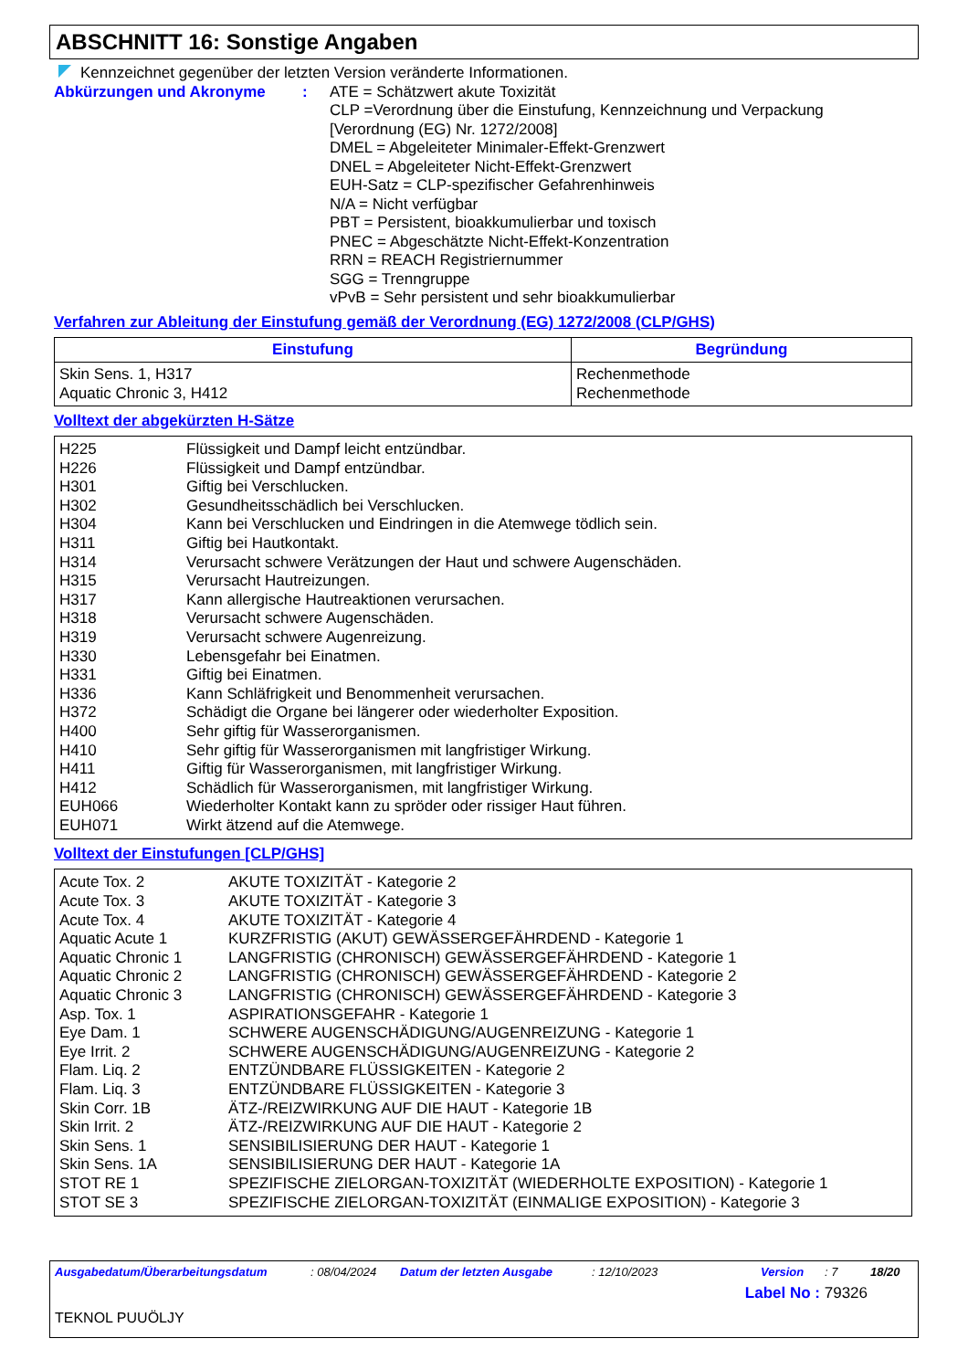ABSCHNITT 16: Sonstige Angaben
Kennzeichnet gegenüber der letzten Version veränderte Informationen.
Abkürzungen und Akronyme : ATE = Schätzwert akute Toxizität
CLP =Verordnung über die Einstufung, Kennzeichnung und Verpackung
[Verordnung (EG) Nr. 1272/2008]
DMEL = Abgeleiteter Minimaler-Effekt-Grenzwert
DNEL = Abgeleiteter Nicht-Effekt-Grenzwert
EUH-Satz = CLP-spezifischer Gefahrenhinweis
N/A = Nicht verfügbar
PBT = Persistent, bioakkumulierbar und toxisch
PNEC = Abgeschätzte Nicht-Effekt-Konzentration
RRN = REACH Registriernummer
SGG = Trenngruppe
vPvB = Sehr persistent und sehr bioakkumulierbar
Verfahren zur Ableitung der Einstufung gemäß der Verordnung (EG) 1272/2008 (CLP/GHS)
| Einstufung | Begründung |
| --- | --- |
| Skin Sens. 1, H317 Aquatic Chronic 3, H412 | Rechenmethode Rechenmethode |
Volltext der abgekürzten H-Sätze
| H225 | Flüssigkeit und Dampf leicht entzündbar. |
| H226 | Flüssigkeit und Dampf entzündbar. |
| H301 | Giftig bei Verschlucken. |
| H302 | Gesundheitsschädlich bei Verschlucken. |
| H304 | Kann bei Verschlucken und Eindringen in die Atemwege tödlich sein. |
| H311 | Giftig bei Hautkontakt. |
| H314 | Verursacht schwere Verätzungen der Haut und schwere Augenschäden. |
| H315 | Verursacht Hautreizungen. |
| H317 | Kann allergische Hautreaktionen verursachen. |
| H318 | Verursacht schwere Augenschäden. |
| H319 | Verursacht schwere Augenreizung. |
| H330 | Lebensgefahr bei Einatmen. |
| H331 | Giftig bei Einatmen. |
| H336 | Kann Schläfrigkeit und Benommenheit verursachen. |
| H372 | Schädigt die Organe bei längerer oder wiederholter Exposition. |
| H400 | Sehr giftig für Wasserorganismen. |
| H410 | Sehr giftig für Wasserorganismen mit langfristiger Wirkung. |
| H411 | Giftig für Wasserorganismen, mit langfristiger Wirkung. |
| H412 | Schädlich für Wasserorganismen, mit langfristiger Wirkung. |
| EUH066 | Wiederholter Kontakt kann zu spröder oder rissiger Haut führen. |
| EUH071 | Wirkt ätzend auf die Atemwege. |
Volltext der Einstufungen [CLP/GHS]
| Acute Tox. 2 | AKUTE TOXIZITÄT - Kategorie 2 |
| Acute Tox. 3 | AKUTE TOXIZITÄT - Kategorie 3 |
| Acute Tox. 4 | AKUTE TOXIZITÄT - Kategorie 4 |
| Aquatic Acute 1 | KURZFRISTIG (AKUT) GEWÄSSERGEFÄHRDEND - Kategorie 1 |
| Aquatic Chronic 1 | LANGFRISTIG (CHRONISCH) GEWÄSSERGEFÄHRDEND - Kategorie 1 |
| Aquatic Chronic 2 | LANGFRISTIG (CHRONISCH) GEWÄSSERGEFÄHRDEND - Kategorie 2 |
| Aquatic Chronic 3 | LANGFRISTIG (CHRONISCH) GEWÄSSERGEFÄHRDEND - Kategorie 3 |
| Asp. Tox. 1 | ASPIRATIONSGEFAHR - Kategorie 1 |
| Eye Dam. 1 | SCHWERE AUGENSCHÄDIGUNG/AUGENREIZUNG - Kategorie 1 |
| Eye Irrit. 2 | SCHWERE AUGENSCHÄDIGUNG/AUGENREIZUNG - Kategorie 2 |
| Flam. Liq. 2 | ENTZÜNDBARE FLÜSSIGKEITEN - Kategorie 2 |
| Flam. Liq. 3 | ENTZÜNDBARE FLÜSSIGKEITEN - Kategorie 3 |
| Skin Corr. 1B | ÄTZ-/REIZWIRKUNG AUF DIE HAUT - Kategorie 1B |
| Skin Irrit. 2 | ÄTZ-/REIZWIRKUNG AUF DIE HAUT - Kategorie 2 |
| Skin Sens. 1 | SENSIBILISIERUNG DER HAUT - Kategorie 1 |
| Skin Sens. 1A | SENSIBILISIERUNG DER HAUT - Kategorie 1A |
| STOT RE 1 | SPEZIFISCHE ZIELORGAN-TOXIZITÄT (WIEDERHOLTE EXPOSITION) - Kategorie 1 |
| STOT SE 3 | SPEZIFISCHE ZIELORGAN-TOXIZITÄT (EINMALIGE EXPOSITION) - Kategorie 3 |
Ausgabedatum/Überarbeitungsdatum: 08/04/2024 Datum der letzten Ausgabe: 12/10/2023 Version: 7 18/20
Label No : 79326
TEKNOL PUUÖLJY